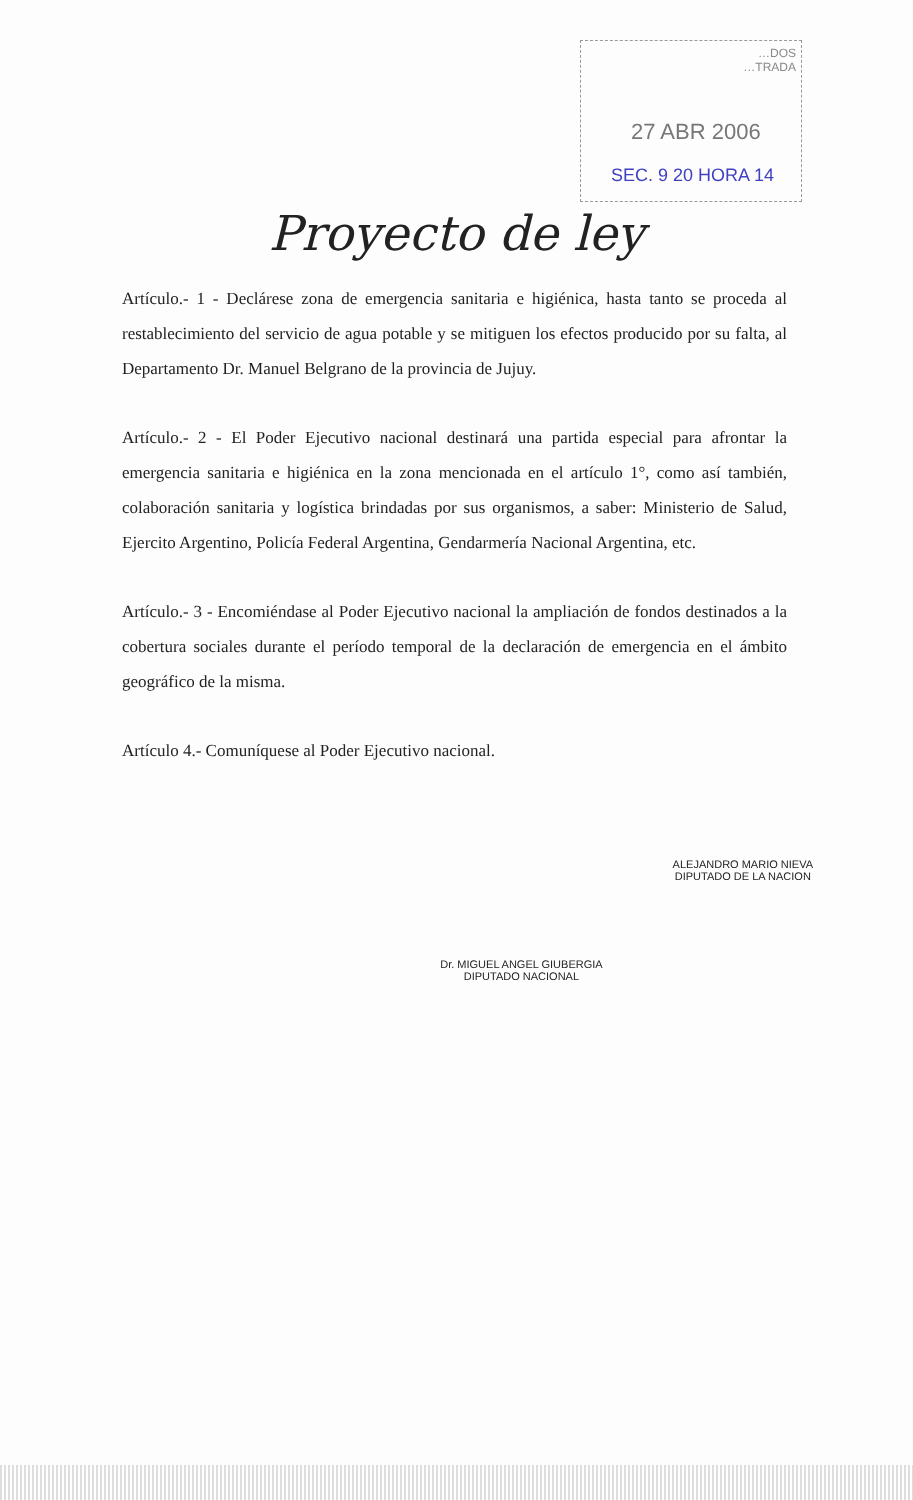…DOS
…TRADA
27 ABR 2006
SEC. 9 20 HORA 14
Proyecto de ley
Artículo.- 1 - Declárese zona de emergencia sanitaria e higiénica, hasta tanto se proceda al restablecimiento del servicio de agua potable y se mitiguen los efectos producido por su falta, al Departamento Dr. Manuel Belgrano de la provincia de Jujuy.
Artículo.- 2 - El Poder Ejecutivo nacional destinará una partida especial para afrontar la emergencia sanitaria e higiénica en la zona mencionada en el artículo 1°, como así también, colaboración sanitaria y logística brindadas por sus organismos, a saber: Ministerio de Salud, Ejercito Argentino, Policía Federal Argentina, Gendarmería Nacional Argentina, etc.
Artículo.- 3 - Encomiéndase al Poder Ejecutivo nacional la ampliación de fondos destinados a la cobertura sociales durante el período temporal de la declaración de emergencia en el ámbito geográfico de la misma.
Artículo 4.- Comuníquese al Poder Ejecutivo nacional.
Dr. MIGUEL ANGEL GIUBERGIA
DIPUTADO NACIONAL
ALEJANDRO MARIO NIEVA
DIPUTADO DE LA NACION